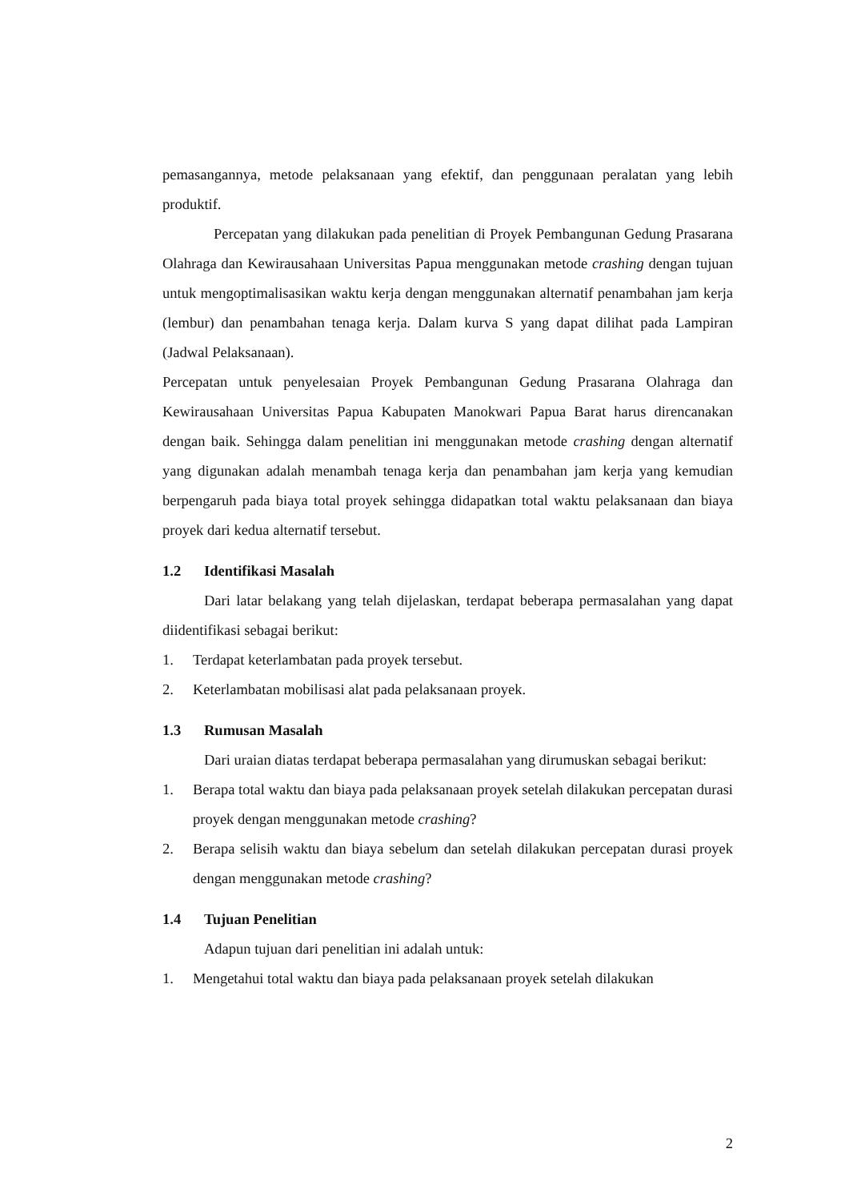pemasangannya, metode pelaksanaan yang efektif, dan penggunaan peralatan yang lebih produktif.
Percepatan yang dilakukan pada penelitian di Proyek Pembangunan Gedung Prasarana Olahraga dan Kewirausahaan Universitas Papua menggunakan metode crashing dengan tujuan untuk mengoptimalisasikan waktu kerja dengan menggunakan alternatif penambahan jam kerja (lembur) dan penambahan tenaga kerja. Dalam kurva S yang dapat dilihat pada Lampiran (Jadwal Pelaksanaan).
Percepatan untuk penyelesaian Proyek Pembangunan Gedung Prasarana Olahraga dan Kewirausahaan Universitas Papua Kabupaten Manokwari Papua Barat harus direncanakan dengan baik. Sehingga dalam penelitian ini menggunakan metode crashing dengan alternatif yang digunakan adalah menambah tenaga kerja dan penambahan jam kerja yang kemudian berpengaruh pada biaya total proyek sehingga didapatkan total waktu pelaksanaan dan biaya proyek dari kedua alternatif tersebut.
1.2 Identifikasi Masalah
Dari latar belakang yang telah dijelaskan, terdapat beberapa permasalahan yang dapat diidentifikasi sebagai berikut:
1. Terdapat keterlambatan pada proyek tersebut.
2. Keterlambatan mobilisasi alat pada pelaksanaan proyek.
1.3 Rumusan Masalah
Dari uraian diatas terdapat beberapa permasalahan yang dirumuskan sebagai berikut:
1. Berapa total waktu dan biaya pada pelaksanaan proyek setelah dilakukan percepatan durasi proyek dengan menggunakan metode crashing?
2. Berapa selisih waktu dan biaya sebelum dan setelah dilakukan percepatan durasi proyek dengan menggunakan metode crashing?
1.4 Tujuan Penelitian
Adapun tujuan dari penelitian ini adalah untuk:
1. Mengetahui total waktu dan biaya pada pelaksanaan proyek setelah dilakukan
2